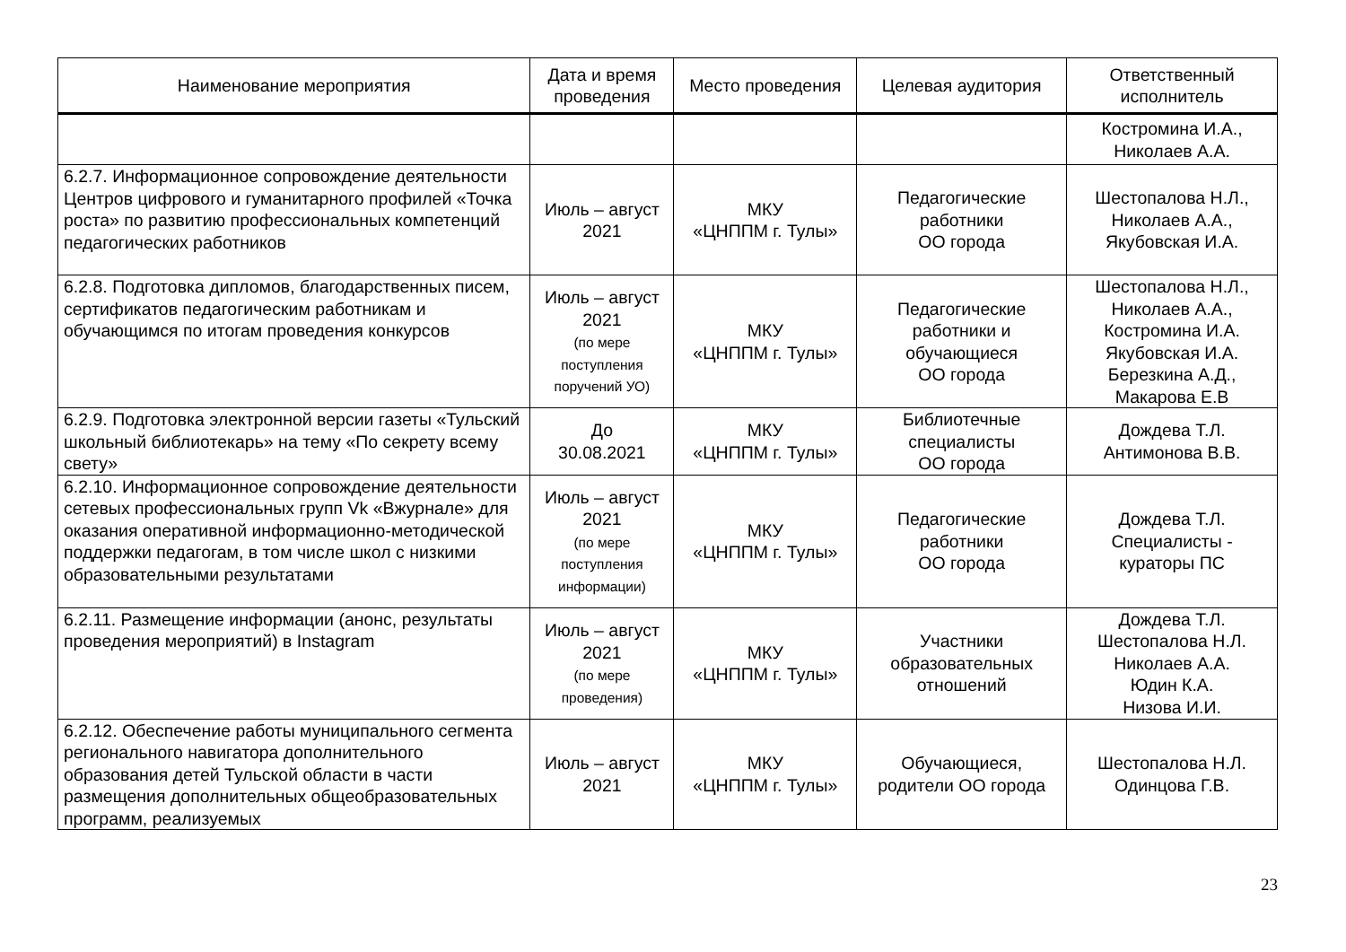| Наименование мероприятия | Дата и время проведения | Место проведения | Целевая аудитория | Ответственный исполнитель |
| --- | --- | --- | --- | --- |
| | | | | Костромина И.А., Николаев А.А. |
| 6.2.7. Информационное сопровождение деятельности Центров цифрового и гуманитарного профилей «Точка роста» по развитию профессиональных компетенций педагогических работников | Июль – август 2021 | МКУ «ЦНППМ г. Тулы» | Педагогические работники ОО города | Шестопалова Н.Л., Николаев А.А., Якубовская И.А. |
| 6.2.8. Подготовка дипломов, благодарственных писем, сертификатов педагогическим работникам и обучающимся по итогам проведения конкурсов | Июль – август 2021 (по мере поступления поручений УО) | МКУ «ЦНППМ г. Тулы» | Педагогические работники и обучающиеся ОО города | Шестопалова Н.Л., Николаев А.А., Костромина И.А. Якубовская И.А. Березкина А.Д., Макарова Е.В |
| 6.2.9. Подготовка электронной версии газеты «Тульский школьный библиотекарь» на тему «По секрету всему свету» | До 30.08.2021 | МКУ «ЦНППМ г. Тулы» | Библиотечные специалисты ОО города | Дождева Т.Л. Антимонова В.В. |
| 6.2.10. Информационное сопровождение деятельности сетевых профессиональных групп Vk «Вжурнале» для оказания оперативной информационно-методической поддержки педагогам, в том числе школ с низкими образовательными результатами | Июль – август 2021 (по мере поступления информации) | МКУ «ЦНППМ г. Тулы» | Педагогические работники ОО города | Дождева Т.Л. Специалисты - кураторы ПС |
| 6.2.11. Размещение информации (анонс, результаты проведения мероприятий) в Instagram | Июль – август 2021 (по мере проведения) | МКУ «ЦНППМ г. Тулы» | Участники образовательных отношений | Дождева Т.Л. Шестопалова Н.Л. Николаев А.А. Юдин К.А. Низова И.И. |
| 6.2.12. Обеспечение работы муниципального сегмента регионального навигатора дополнительного образования детей Тульской области в части размещения дополнительных общеобразовательных программ, реализуемых | Июль – август 2021 | МКУ «ЦНППМ г. Тулы» | Обучающиеся, родители ОО города | Шестопалова Н.Л. Одинцова Г.В. |
23